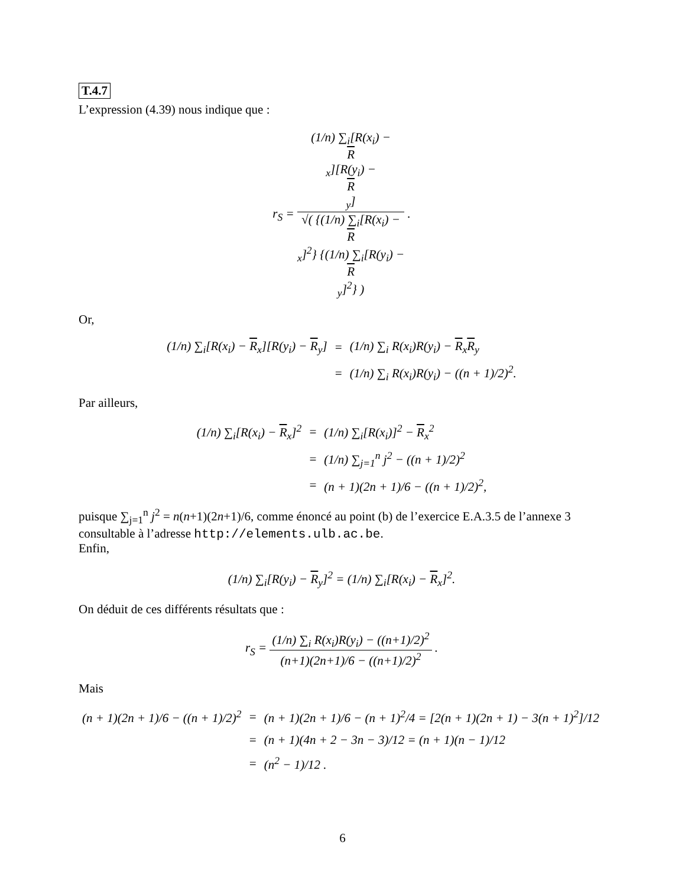T.4.7
L’expression (4.39) nous indique que :
r<sub>S</sub> = (1/n) ∑<sub>i</sub>[R(x<sub>i</sub>) −
R
<sub>x</sub>][R(y<sub>i</sub>) −
R
<sub>y</sub>] √( {(1/n) ∑<sub>i</sub>[R(x<sub>i</sub>) −
R
<sub>x</sub>]<sup>2</sup>} {(1/n) ∑<sub>i</sub>[R(y<sub>i</sub>) −
R
<sub>y</sub>]<sup>2</sup>} ) .
Or,
| (1/n) ∑<sub>i</sub>[R(x<sub>i</sub>) − R<sub>x</sub>][R(y<sub>i</sub>) − R<sub>y</sub>] | = | (1/n) ∑<sub>i</sub> R(x<sub>i</sub>)R(y<sub>i</sub>) − R<sub>x</sub> R<sub>y</sub> |
| | = | (1/n) ∑<sub>i</sub> R(x<sub>i</sub>)R(y<sub>i</sub>) − ((n + 1)/2)<sup>2</sup>. |
Par ailleurs,
| (1/n) ∑<sub>i</sub>[R(x<sub>i</sub>) − R<sub>x</sub>]<sup>2</sup> | = | (1/n) ∑<sub>i</sub>[R(x<sub>i</sub>)]<sup>2</sup> − R<sub>x</sub><sup>2</sup> |
| | = | (1/n) ∑<sub>j=1</sub><sup>n</sup> j<sup>2</sup> − ((n + 1)/2)<sup>2</sup> |
| | = | (n + 1)(2n + 1)/6 − ((n + 1)/2)<sup>2</sup>, |
puisque ∑<sub>j=1</sub><sup>n</sup> j<sup>2</sup> = n(n+1)(2n+1)/6, comme énoncé au point (b) de l’exercice E.A.3.5 de l’annexe 3 consultable à l’adresse http://elements.ulb.ac.be.
Enfin,
(1/n) ∑<sub>i</sub>[R(y<sub>i</sub>) − R<sub>y</sub>]<sup>2</sup> = (1/n) ∑<sub>i</sub>[R(x<sub>i</sub>) − R<sub>x</sub>]<sup>2</sup>.
On déduit de ces différents résultats que :
r<sub>S</sub> = (1/n) ∑<sub>i</sub> R(x<sub>i</sub>)R(y<sub>i</sub>) − ((n+1)/2)<sup>2</sup> (n+1)(2n+1)/6 − ((n+1)/2)<sup>2</sup> .
Mais
| (n + 1)(2n + 1)/6 − ((n + 1)/2)<sup>2</sup> | = | (n + 1)(2n + 1)/6 − (n + 1)<sup>2</sup>/4 = [2(n + 1)(2n + 1) − 3(n + 1)<sup>2</sup>]/12 |
| | = | (n + 1)(4n + 2 − 3n − 3)/12 = (n + 1)(n − 1)/12 |
| | = | (n<sup>2</sup> − 1)/12 . |
6